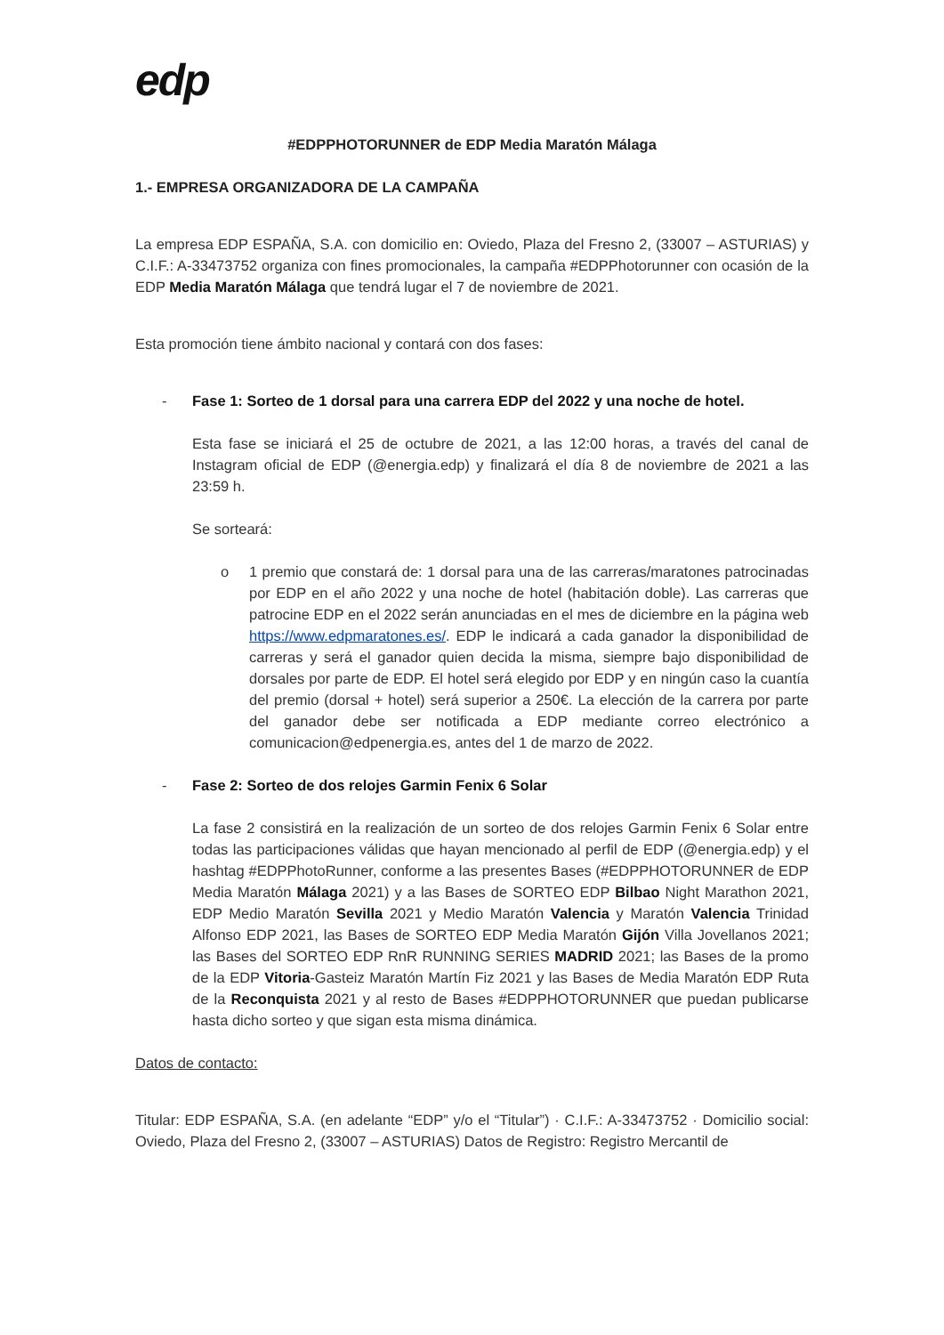edp
#EDPPHOTORUNNER de EDP Media Maratón Málaga
1.- EMPRESA ORGANIZADORA DE LA CAMPAÑA
La empresa EDP ESPAÑA, S.A. con domicilio en: Oviedo, Plaza del Fresno 2, (33007 – ASTURIAS) y C.I.F.: A-33473752 organiza con fines promocionales, la campaña #EDPPhotorunner con ocasión de la EDP Media Maratón Málaga que tendrá lugar el 7 de noviembre de 2021.
Esta promoción tiene ámbito nacional y contará con dos fases:
- Fase 1: Sorteo de 1 dorsal para una carrera EDP del 2022 y una noche de hotel.
Esta fase se iniciará el 25 de octubre de 2021, a las 12:00 horas, a través del canal de Instagram oficial de EDP (@energia.edp) y finalizará el día 8 de noviembre de 2021 a las 23:59 h.
Se sorteará:
o 1 premio que constará de: 1 dorsal para una de las carreras/maratones patrocinadas por EDP en el año 2022 y una noche de hotel (habitación doble). Las carreras que patrocine EDP en el 2022 serán anunciadas en el mes de diciembre en la página web https://www.edpmaratones.es/. EDP le indicará a cada ganador la disponibilidad de carreras y será el ganador quien decida la misma, siempre bajo disponibilidad de dorsales por parte de EDP. El hotel será elegido por EDP y en ningún caso la cuantía del premio (dorsal + hotel) será superior a 250€. La elección de la carrera por parte del ganador debe ser notificada a EDP mediante correo electrónico a comunicacion@edpenergia.es, antes del 1 de marzo de 2022.
- Fase 2: Sorteo de dos relojes Garmin Fenix 6 Solar
La fase 2 consistirá en la realización de un sorteo de dos relojes Garmin Fenix 6 Solar entre todas las participaciones válidas que hayan mencionado al perfil de EDP (@energia.edp) y el hashtag #EDPPhotoRunner, conforme a las presentes Bases (#EDPPHOTORUNNER de EDP Media Maratón Málaga 2021) y a las Bases de SORTEO EDP Bilbao Night Marathon 2021, EDP Medio Maratón Sevilla 2021 y Medio Maratón Valencia y Maratón Valencia Trinidad Alfonso EDP 2021, las Bases de SORTEO EDP Media Maratón Gijón Villa Jovellanos 2021; las Bases del SORTEO EDP RnR RUNNING SERIES MADRID 2021; las Bases de la promo de la EDP Vitoria-Gasteiz Maratón Martín Fiz 2021 y las Bases de Media Maratón EDP Ruta de la Reconquista 2021 y al resto de Bases #EDPPHOTORUNNER que puedan publicarse hasta dicho sorteo y que sigan esta misma dinámica.
Datos de contacto:
Titular: EDP ESPAÑA, S.A. (en adelante “EDP” y/o el “Titular”) · C.I.F.: A-33473752 · Domicilio social: Oviedo, Plaza del Fresno 2, (33007 – ASTURIAS) Datos de Registro: Registro Mercantil de